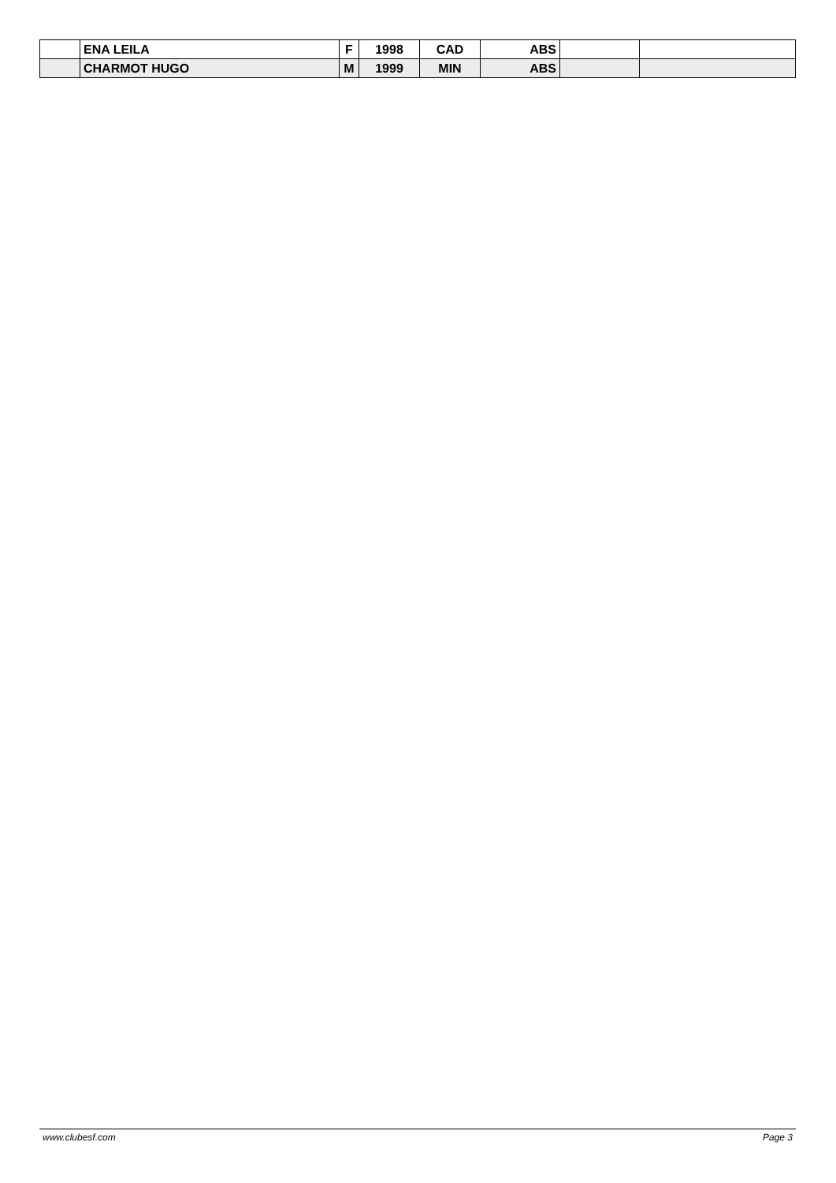| | ENA LEILA | F | 1998 | CAD | ABS | | |
| | CHARMOT HUGO | M | 1999 | MIN | ABS | | |
www.clubesf.com Page 3